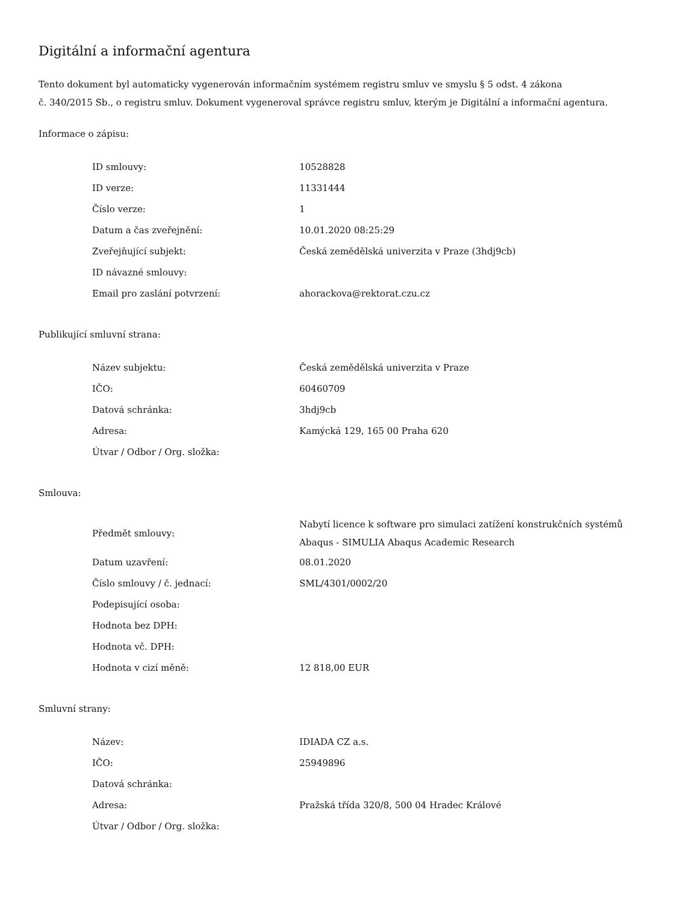Digitální a informační agentura
Tento dokument byl automaticky vygenerován informačním systémem registru smluv ve smyslu § 5 odst. 4 zákona
č. 340/2015 Sb., o registru smluv. Dokument vygeneroval správce registru smluv, kterým je Digitální a informační agentura.
Informace o zápisu:
| ID smlouvy: | 10528828 |
| ID verze: | 11331444 |
| Číslo verze: | 1 |
| Datum a čas zveřejnění: | 10.01.2020 08:25:29 |
| Zveřejňující subjekt: | Česká zemědělská univerzita v Praze (3hdj9cb) |
| ID návazné smlouvy: | |
| Email pro zaslání potvrzení: | ahorackova@rektorat.czu.cz |
Publikující smluvní strana:
| Název subjektu: | Česká zemědělská univerzita v Praze |
| IČO: | 60460709 |
| Datová schránka: | 3hdj9cb |
| Adresa: | Kamýcká 129, 165 00 Praha 620 |
| Útvar / Odbor / Org. složka: | |
Smlouva:
| Předmět smlouvy: | Nabytí licence k software pro simulaci zatížení konstrukčních systémů Abaqus - SIMULIA Abaqus Academic Research |
| Datum uzavření: | 08.01.2020 |
| Číslo smlouvy / č. jednací: | SML/4301/0002/20 |
| Podepisující osoba: | |
| Hodnota bez DPH: | |
| Hodnota vč. DPH: | |
| Hodnota v cizí měně: | 12 818,00 EUR |
Smluvní strany:
| Název: | IDIADA CZ a.s. |
| IČO: | 25949896 |
| Datová schránka: | |
| Adresa: | Pražská třída 320/8, 500 04 Hradec Králové |
| Útvar / Odbor / Org. složka: | |